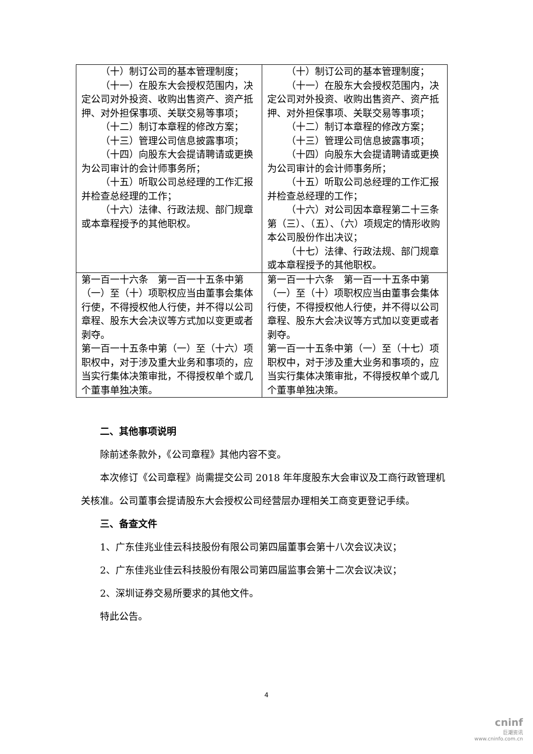| （十）制订公司的基本管理制度； （十一）在股东大会授权范围内，决定公司对外投资、收购出售资产、资产抵押、对外担保事项、关联交易等事项； （十二）制订本章程的修改方案； （十三）管理公司信息披露事项； （十四）向股东大会提请聘请或更换为公司审计的会计师事务所； （十五）听取公司总经理的工作汇报并检查总经理的工作； （十六）法律、行政法规、部门规章或本章程授予的其他职权。 | （十）制订公司的基本管理制度； （十一）在股东大会授权范围内，决定公司对外投资、收购出售资产、资产抵押、对外担保事项、关联交易等事项； （十二）制订本章程的修改方案； （十三）管理公司信息披露事项； （十四）向股东大会提请聘请或更换为公司审计的会计师事务所； （十五）听取公司总经理的工作汇报并检查总经理的工作； （十六）对公司因本章程第二十三条第（三）、（五）、（六）项规定的情形收购本公司股份作出决议； （十七）法律、行政法规、部门规章或本章程授予的其他职权。 |
| 第一百一十六条 第一百一十五条中第（一）至（十）项职权应当由董事会集体行使，不得授权他人行使，并不得以公司章程、股东大会决议等方式加以变更或者剥夺。 第一百一十五条中第（一）至（十六）项职权中，对于涉及重大业务和事项的，应当实行集体决策审批，不得授权单个或几个董事单独决策。 | 第一百一十六条 第一百一十五条中第（一）至（十）项职权应当由董事会集体行使，不得授权他人行使，并不得以公司章程、股东大会决议等方式加以变更或者剥夺。 第一百一十五条中第（一）至（十七）项职权中，对于涉及重大业务和事项的，应当实行集体决策审批，不得授权单个或几个董事单独决策。 |
二、其他事项说明
除前述条款外，《公司章程》其他内容不变。
本次修订《公司章程》尚需提交公司 2018 年年度股东大会审议及工商行政管理机关核准。公司董事会提请股东大会授权公司经营层办理相关工商变更登记手续。
三、备查文件
1、广东佳兆业佳云科技股份有限公司第四届董事会第十八次会议决议；
2、广东佳兆业佳云科技股份有限公司第四届监事会第十二次会议决议；
2、深圳证券交易所要求的其他文件。
特此公告。
4
cninf
巨潮资讯
www.cninfo.com.cn